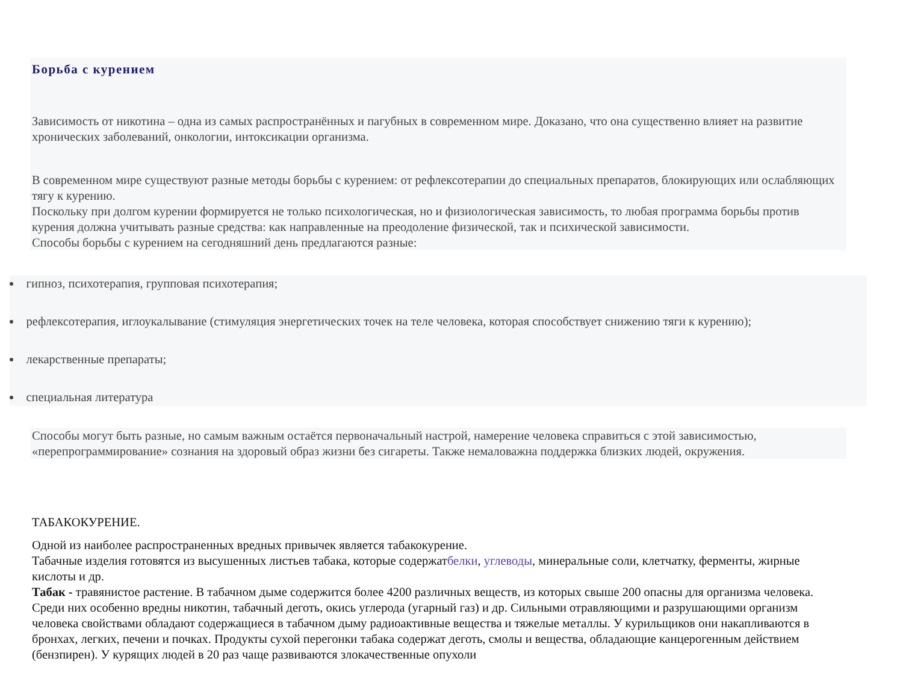Борьба с курением
Зависимость от никотина – одна из самых распространённых и пагубных в современном мире. Доказано, что она существенно влияет на развитие хронических заболеваний, онкологии, интоксикации организма.
В современном мире существуют разные методы борьбы с курением: от рефлексотерапии до специальных препаратов, блокирующих или ослабляющих тягу к курению.
Поскольку при долгом курении формируется не только психологическая, но и физиологическая зависимость, то любая программа борьбы против курения должна учитывать разные средства: как направленные на преодоление физической, так и психической зависимости.
Способы борьбы с курением на сегодняшний день предлагаются разные:
гипноз, психотерапия, групповая психотерапия;
рефлексотерапия, иглоукалывание (стимуляция энергетических точек на теле человека, которая способствует снижению тяги к курению);
лекарственные препараты;
специальная литература
Способы могут быть разные, но самым важным остаётся первоначальный настрой, намерение человека справиться с этой зависимостью, «перепрограммирование» сознания на здоровый образ жизни без сигареты. Также немаловажна поддержка близких людей, окружения.
ТАБАКОКУРЕНИЕ.
Одной из наиболее распространенных вредных привычек является табакокурение.
Табачные изделия готовятся из высушенных листьев табака, которые содержатбелки, углеводы, минеральные соли, клетчатку, ферменты, жирные кислоты и др.
Табак - травянистое растение. В табачном дыме содержится более 4200 различных веществ, из которых свыше 200 опасны для организма человека. Среди них особенно вредны никотин, табачный деготь, окись углерода (угарный газ) и др. Сильными отравляющими и разрушающими организм человека свойствами обладают содержащиеся в табачном дыму радиоактивные вещества и тяжелые металлы. У курильщиков они накапливаются в бронхах, легких, печени и почках. Продукты сухой перегонки табака содержат деготь, смолы и вещества, обладающие канцерогенным действием (бензпирен). У курящих людей в 20 раз чаще развиваются злокачественные опухоли